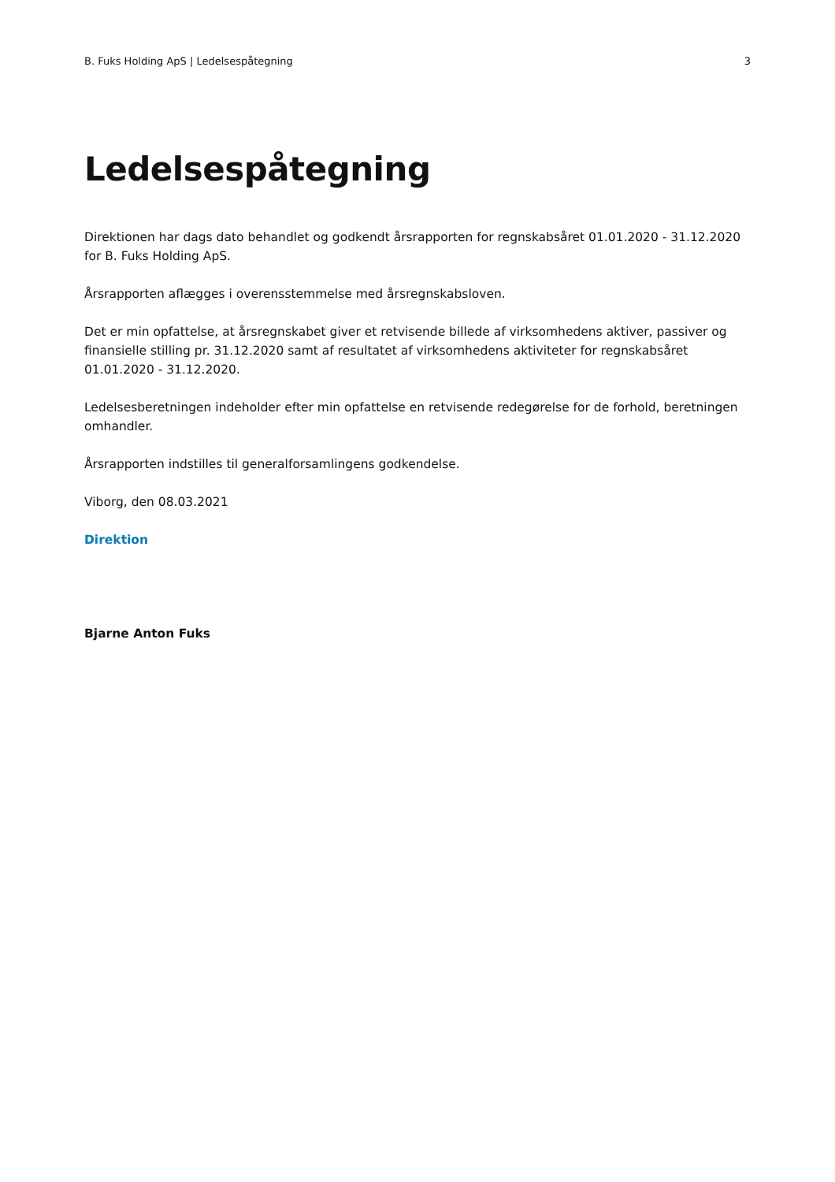B. Fuks Holding ApS | Ledelsespåtegning 3
Ledelsespåtegning
Direktionen har dags dato behandlet og godkendt årsrapporten for regnskabsåret 01.01.2020 - 31.12.2020 for B. Fuks Holding ApS.
Årsrapporten aflægges i overensstemmelse med årsregnskabsloven.
Det er min opfattelse, at årsregnskabet giver et retvisende billede af virksomhedens aktiver, passiver og finansielle stilling pr. 31.12.2020 samt af resultatet af virksomhedens aktiviteter for regnskabsåret 01.01.2020 - 31.12.2020.
Ledelsesberetningen indeholder efter min opfattelse en retvisende redegørelse for de forhold, beretningen omhandler.
Årsrapporten indstilles til generalforsamlingens godkendelse.
Viborg, den 08.03.2021
Direktion
Bjarne Anton Fuks